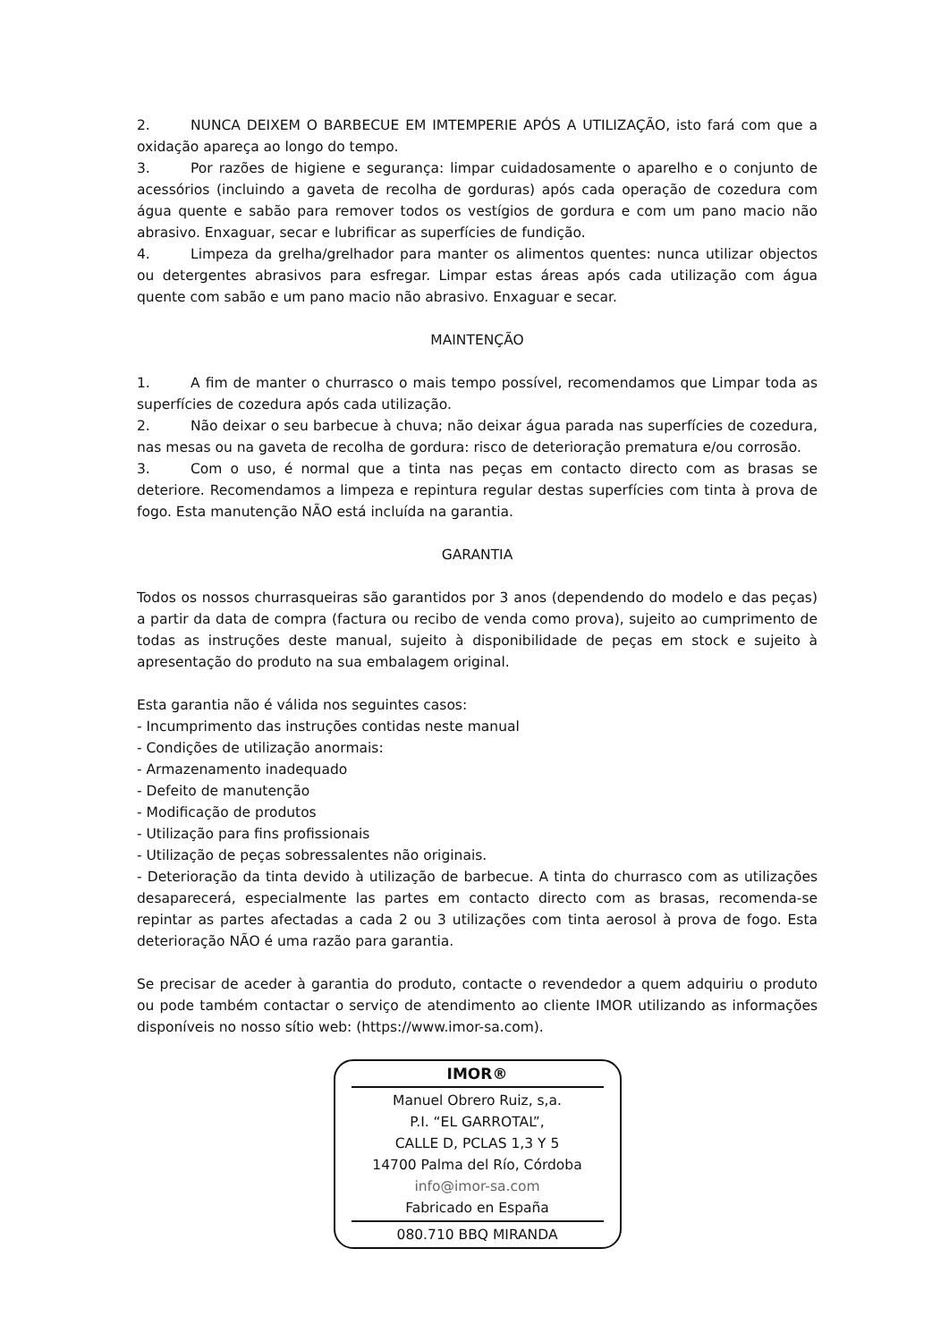2. NUNCA DEIXEM O BARBECUE EM IMTEMPERIE APÓS A UTILIZAÇÃO, isto fará com que a oxidação apareça ao longo do tempo.
3. Por razões de higiene e segurança: limpar cuidadosamente o aparelho e o conjunto de acessórios (incluindo a gaveta de recolha de gorduras) após cada operação de cozedura com água quente e sabão para remover todos os vestígios de gordura e com um pano macio não abrasivo. Enxaguar, secar e lubrificar as superfícies de fundição.
4. Limpeza da grelha/grelhador para manter os alimentos quentes: nunca utilizar objectos ou detergentes abrasivos para esfregar. Limpar estas áreas após cada utilização com água quente com sabão e um pano macio não abrasivo. Enxaguar e secar.
MAINTENÇÃO
1. A fim de manter o churrasco o mais tempo possível, recomendamos que Limpar toda as superfícies de cozedura após cada utilização.
2. Não deixar o seu barbecue à chuva; não deixar água parada nas superfícies de cozedura, nas mesas ou na gaveta de recolha de gordura: risco de deterioração prematura e/ou corrosão.
3. Com o uso, é normal que a tinta nas peças em contacto directo com as brasas se deteriore. Recomendamos a limpeza e repintura regular destas superfícies com tinta à prova de fogo. Esta manutenção NÃO está incluída na garantia.
GARANTIA
Todos os nossos churrasqueiras são garantidos por 3 anos (dependendo do modelo e das peças) a partir da data de compra (factura ou recibo de venda como prova), sujeito ao cumprimento de todas as instruções deste manual, sujeito à disponibilidade de peças em stock e sujeito à apresentação do produto na sua embalagem original.
Esta garantia não é válida nos seguintes casos:
- Incumprimento das instruções contidas neste manual
- Condições de utilização anormais:
- Armazenamento inadequado
- Defeito de manutenção
- Modificação de produtos
- Utilização para fins profissionais
- Utilização de peças sobressalentes não originais.
- Deterioração da tinta devido à utilização de barbecue. A tinta do churrasco com as utilizações desaparecerá, especialmente las partes em contacto directo com as brasas, recomenda-se repintar as partes afectadas a cada 2 ou 3 utilizações com tinta aerosol à prova de fogo. Esta deterioração NÃO é uma razão para garantia.
Se precisar de aceder à garantia do produto, contacte o revendedor a quem adquiriu o produto ou pode também contactar o serviço de atendimento ao cliente IMOR utilizando as informações disponíveis no nosso sítio web: (https://www.imor-sa.com).
IMOR®
Manuel Obrero Ruiz, s,a.
P.I. “EL GARROTAL”,
CALLE D, PCLAS 1,3 Y 5
14700 Palma del Río, Córdoba
info@imor-sa.com
Fabricado en España
080.710 BBQ MIRANDA